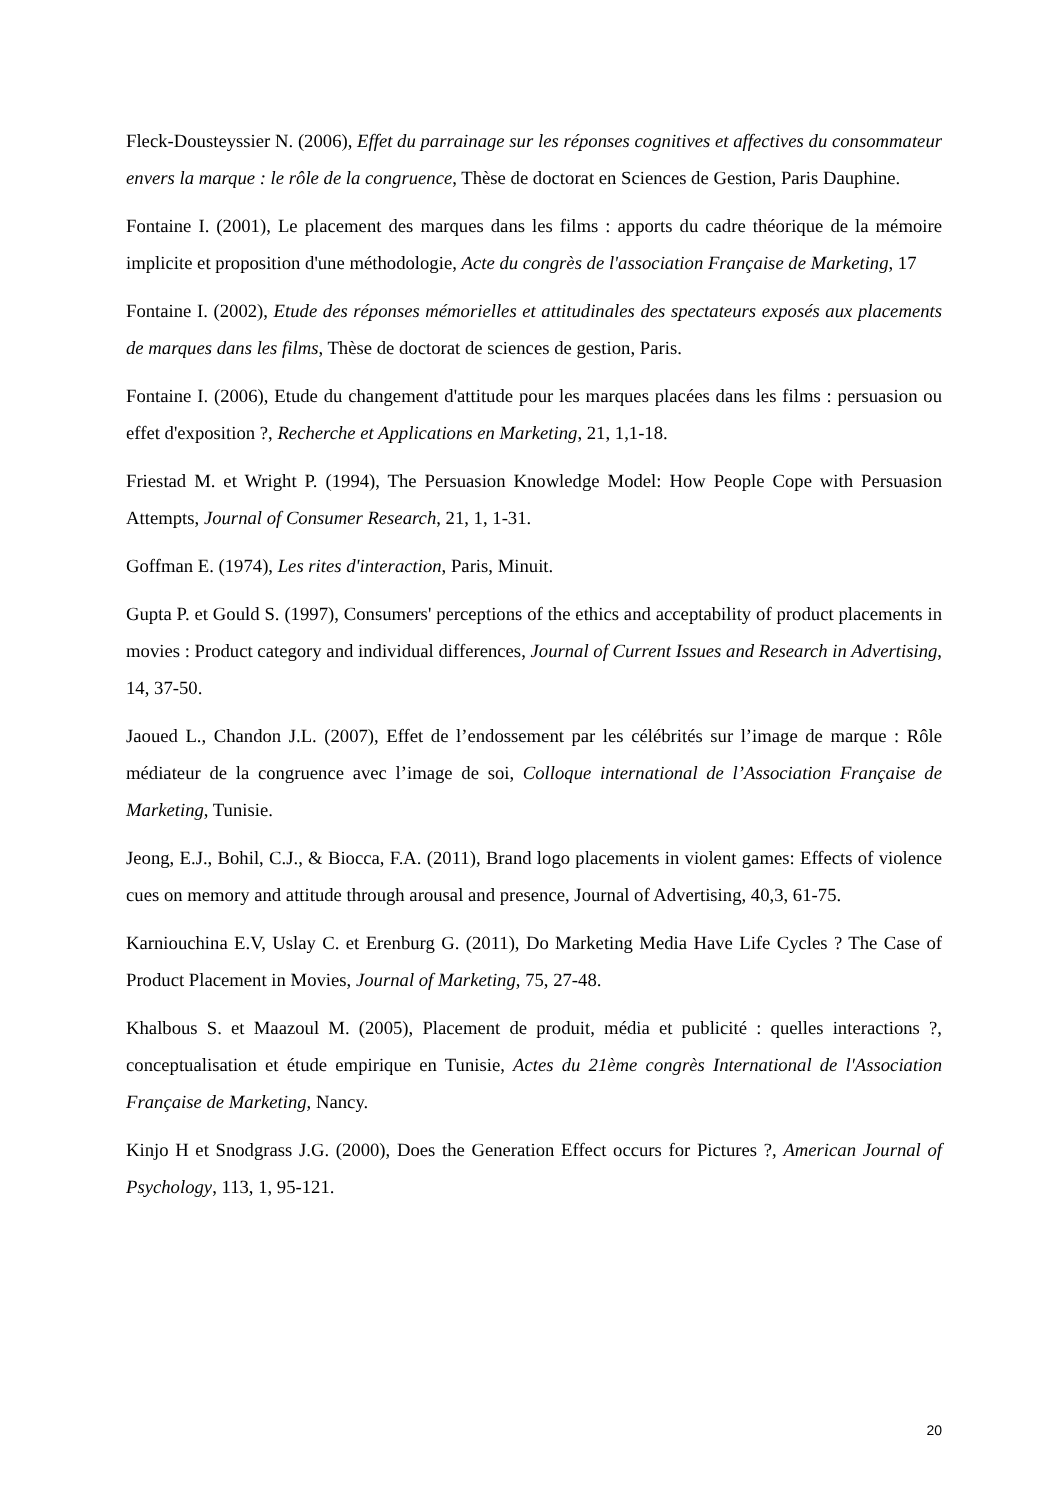Fleck-Dousteyssier N. (2006), Effet du parrainage sur les réponses cognitives et affectives du consommateur envers la marque : le rôle de la congruence, Thèse de doctorat en Sciences de Gestion, Paris Dauphine.
Fontaine I. (2001), Le placement des marques dans les films : apports du cadre théorique de la mémoire implicite et proposition d'une méthodologie, Acte du congrès de l'association Française de Marketing, 17
Fontaine I. (2002), Etude des réponses mémorielles et attitudinales des spectateurs exposés aux placements de marques dans les films, Thèse de doctorat de sciences de gestion, Paris.
Fontaine I. (2006), Etude du changement d'attitude pour les marques placées dans les films : persuasion ou effet d'exposition ?, Recherche et Applications en Marketing, 21, 1,1-18.
Friestad M. et Wright P. (1994), The Persuasion Knowledge Model: How People Cope with Persuasion Attempts, Journal of Consumer Research, 21, 1, 1-31.
Goffman E. (1974), Les rites d'interaction, Paris, Minuit.
Gupta P. et Gould S. (1997), Consumers' perceptions of the ethics and acceptability of product placements in movies : Product category and individual differences, Journal of Current Issues and Research in Advertising, 14, 37-50.
Jaoued L., Chandon J.L. (2007), Effet de l’endossement par les célébrités sur l’image de marque : Rôle médiateur de la congruence avec l’image de soi, Colloque international de l’Association Française de Marketing, Tunisie.
Jeong, E.J., Bohil, C.J., & Biocca, F.A. (2011), Brand logo placements in violent games: Effects of violence cues on memory and attitude through arousal and presence, Journal of Advertising, 40,3, 61-75.
Karniouchina E.V, Uslay C. et Erenburg G. (2011), Do Marketing Media Have Life Cycles ? The Case of Product Placement in Movies, Journal of Marketing, 75, 27-48.
Khalbous S. et Maazoul M. (2005), Placement de produit, média et publicité : quelles interactions ?, conceptualisation et étude empirique en Tunisie, Actes du 21ème congrès International de l'Association Française de Marketing, Nancy.
Kinjo H et Snodgrass J.G. (2000), Does the Generation Effect occurs for Pictures ?, American Journal of Psychology, 113, 1, 95-121.
20